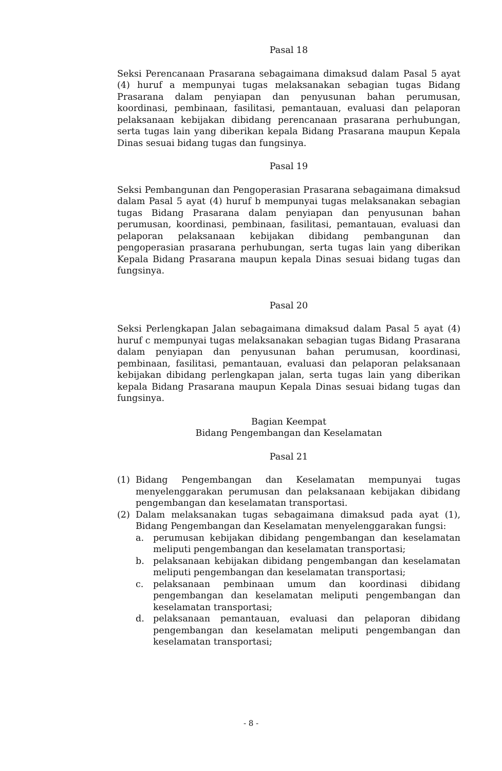Pasal 18
Seksi Perencanaan Prasarana sebagaimana dimaksud dalam Pasal 5 ayat (4) huruf a mempunyai tugas melaksanakan sebagian tugas Bidang Prasarana dalam penyiapan dan penyusunan bahan perumusan, koordinasi, pembinaan, fasilitasi, pemantauan, evaluasi dan pelaporan pelaksanaan kebijakan dibidang perencanaan prasarana perhubungan, serta tugas lain yang diberikan kepala Bidang Prasarana maupun Kepala Dinas sesuai bidang tugas dan fungsinya.
Pasal 19
Seksi Pembangunan dan Pengoperasian Prasarana sebagaimana dimaksud dalam Pasal 5 ayat (4) huruf b mempunyai tugas melaksanakan sebagian tugas Bidang Prasarana dalam penyiapan dan penyusunan bahan perumusan, koordinasi, pembinaan, fasilitasi, pemantauan, evaluasi dan pelaporan pelaksanaan kebijakan dibidang pembangunan dan pengoperasian prasarana perhubungan, serta tugas lain yang diberikan Kepala Bidang Prasarana maupun kepala Dinas sesuai bidang tugas dan fungsinya.
Pasal 20
Seksi Perlengkapan Jalan sebagaimana dimaksud dalam Pasal 5 ayat (4) huruf c mempunyai tugas melaksanakan sebagian tugas Bidang Prasarana dalam penyiapan dan penyusunan bahan perumusan, koordinasi, pembinaan, fasilitasi, pemantauan, evaluasi dan pelaporan pelaksanaan kebijakan dibidang perlengkapan jalan, serta tugas lain yang diberikan kepala Bidang Prasarana maupun Kepala Dinas sesuai bidang tugas dan fungsinya.
Bagian Keempat
Bidang Pengembangan dan Keselamatan
Pasal 21
(1) Bidang Pengembangan dan Keselamatan mempunyai tugas menyelenggarakan perumusan dan pelaksanaan kebijakan dibidang pengembangan dan keselamatan transportasi.
(2) Dalam melaksanakan tugas sebagaimana dimaksud pada ayat (1), Bidang Pengembangan dan Keselamatan menyelenggarakan fungsi:
a. perumusan kebijakan dibidang pengembangan dan keselamatan meliputi pengembangan dan keselamatan transportasi;
b. pelaksanaan kebijakan dibidang pengembangan dan keselamatan meliputi pengembangan dan keselamatan transportasi;
c. pelaksanaan pembinaan umum dan koordinasi dibidang pengembangan dan keselamatan meliputi pengembangan dan keselamatan transportasi;
d. pelaksanaan pemantauan, evaluasi dan pelaporan dibidang pengembangan dan keselamatan meliputi pengembangan dan keselamatan transportasi;
- 8 -